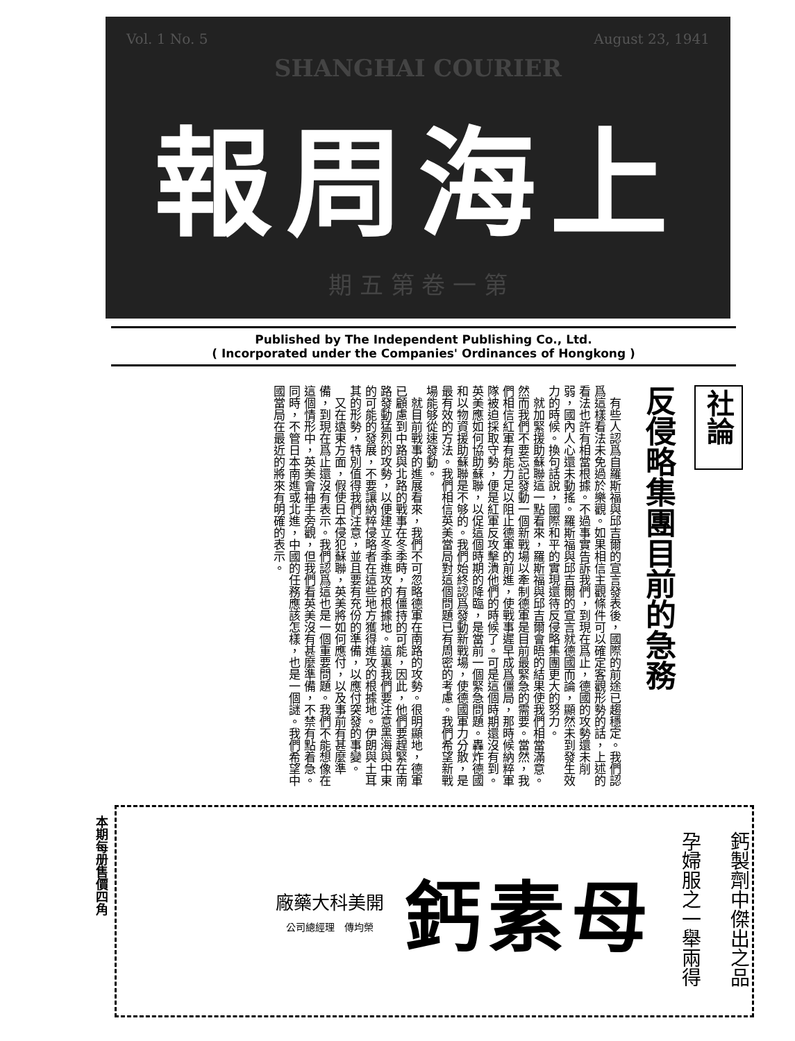Vol. 1 No. 5 August 23, 1941
SHANGHAI COURIER
報周海上
期 五 第 卷 一 第
Published by The Independent Publishing Co., Ltd.
( Incorporated under the Companies' Ordinances of Hongkong )
社論
反侵略集團目前的急務
　有些人認爲自羅斯福與邱吉爾的宣言發表後，國際的前途已趨穩定。我們認爲這樣看法未免過於樂觀。如果相信主觀條件可以確定客觀形勢的話，上述的看法也許有相當根據。不過事實告訴我們，到現在爲止，德國的攻勢還未削弱，國內人心還未動搖。羅斯福與邱吉爾的宣言就德國而論，顯然未到發生效力的時候。換句話說，國際和平的實現還待反侵略集團更大的努力。
　就加緊援助蘇聯這一點看來，羅斯福與邱吉爾會晤的結果使我們相當滿意。然而我們不要忘記發動一個新戰場以牽制德軍是目前最緊急的需要。當然，我們相信紅軍有能力足以阻止德軍的前進，使戰事遲早成爲僵局，那時候納粹軍隊被迫採取守勢，便是紅軍反攻擊潰他們的時候了。可是這個時期還沒有到。英美應如何協助蘇聯，以促這個時期的降臨，是當前一個緊急問題。轟炸德國和以物資援助蘇聯是不够的。我們始終認爲發動新戰場，使德國軍力分散，是最有效的方法。我們相信英美當局對這個問題已有周密的考慮。我們希望新戰場能够從速發動。
　就目前戰事的進展看來，我們不可忽略德軍在南路的攻勢。很明顯地，德軍已顧慮到中路與北路的戰事在冬季時，有僵持的可能，因此，他們要趕緊在南路發動猛烈的攻勢，以便建立冬季進攻的根據地。這裏我們要注意黑海與中東的可能的發展，不要讓納粹侵略者在這些地方獲得進攻的根據地。伊朗與土耳其的形勢，特別值得我們注意，並且要有充份的準備，以應付突發的事變。
　又在遠東方面，假使日本侵犯蘇聯，英美將如何應付，以及事前有甚麼準備，到現在爲止還沒有表示。我們認爲這也是一個重要問題。我們不能想像在這個情形中，英美會袖手旁觀，但我們看英美沒有甚麼準備，不禁有點着急。同時，不管日本南進或北進，中國的任務應該怎樣，也是一個謎。我們希望中國當局在最近的將來有明確的表示。
本期每册售價四角
鈣製劑中傑出之品
孕婦服之一舉兩得
鈣素母
廠藥大科美開
公司總經理　傳均榮